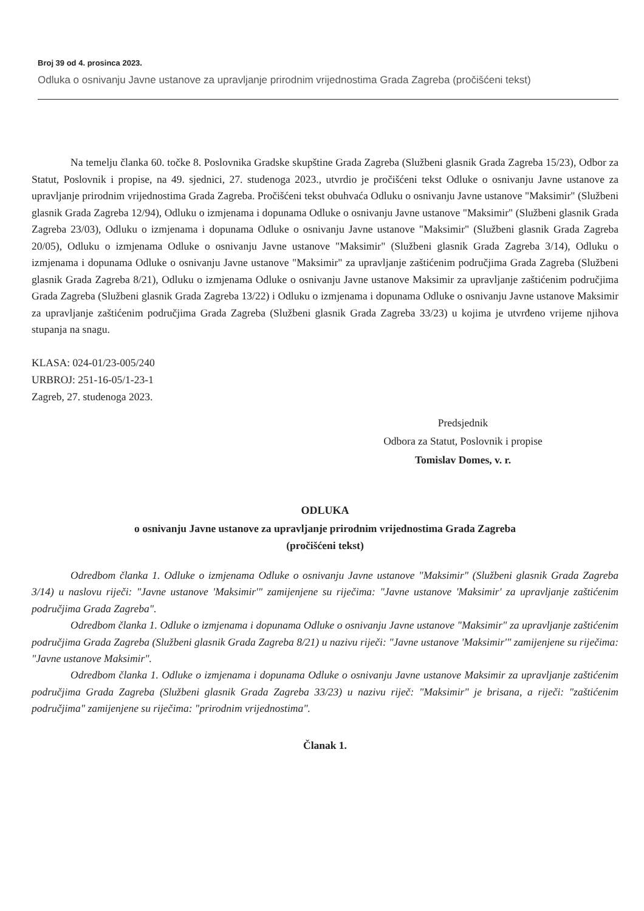Broj 39 od 4. prosinca 2023.
Odluka o osnivanju Javne ustanove za upravljanje prirodnim vrijednostima Grada Zagreba (pročišćeni tekst)
Na temelju članka 60. točke 8. Poslovnika Gradske skupštine Grada Zagreba (Službeni glasnik Grada Zagreba 15/23), Odbor za Statut, Poslovnik i propise, na 49. sjednici, 27. studenoga 2023., utvrdio je pročišćeni tekst Odluke o osnivanju Javne ustanove za upravljanje prirodnim vrijednostima Grada Zagreba. Pročišćeni tekst obuhvaća Odluku o osnivanju Javne ustanove "Maksimir" (Službeni glasnik Grada Zagreba 12/94), Odluku o izmjenama i dopunama Odluke o osnivanju Javne ustanove "Maksimir" (Službeni glasnik Grada Zagreba 23/03), Odluku o izmjenama i dopunama Odluke o osnivanju Javne ustanove "Maksimir" (Službeni glasnik Grada Zagreba 20/05), Odluku o izmjenama Odluke o osnivanju Javne ustanove "Maksimir" (Službeni glasnik Grada Zagreba 3/14), Odluku o izmjenama i dopunama Odluke o osnivanju Javne ustanove "Maksimir" za upravljanje zaštićenim područjima Grada Zagreba (Službeni glasnik Grada Zagreba 8/21), Odluku o izmjenama Odluke o osnivanju Javne ustanove Maksimir za upravljanje zaštićenim područjima Grada Zagreba (Službeni glasnik Grada Zagreba 13/22) i Odluku o izmjenama i dopunama Odluke o osnivanju Javne ustanove Maksimir za upravljanje zaštićenim područjima Grada Zagreba (Službeni glasnik Grada Zagreba 33/23) u kojima je utvrđeno vrijeme njihova stupanja na snagu.
KLASA: 024-01/23-005/240
URBROJ: 251-16-05/1-23-1
Zagreb, 27. studenoga 2023.
Predsjednik
Odbora za Statut, Poslovnik i propise
Tomislav Domes, v. r.
ODLUKA
o osnivanju Javne ustanove za upravljanje prirodnim vrijednostima Grada Zagreba
(pročišćeni tekst)
Odredbom članka 1. Odluke o izmjenama Odluke o osnivanju Javne ustanove "Maksimir" (Službeni glasnik Grada Zagreba 3/14) u naslovu riječi: "Javne ustanove 'Maksimir'" zamijenjene su riječima: "Javne ustanove 'Maksimir' za upravljanje zaštićenim područjima Grada Zagreba".
Odredbom članka 1. Odluke o izmjenama i dopunama Odluke o osnivanju Javne ustanove "Maksimir" za upravljanje zaštićenim područjima Grada Zagreba (Službeni glasnik Grada Zagreba 8/21) u nazivu riječi: "Javne ustanove 'Maksimir'" zamijenjene su riječima: "Javne ustanove Maksimir".
Odredbom članka 1. Odluke o izmjenama i dopunama Odluke o osnivanju Javne ustanove Maksimir za upravljanje zaštićenim područjima Grada Zagreba (Službeni glasnik Grada Zagreba 33/23) u nazivu riječ: "Maksimir" je brisana, a riječi: "zaštićenim područjima" zamijenjene su riječima: "prirodnim vrijednostima".
Članak 1.